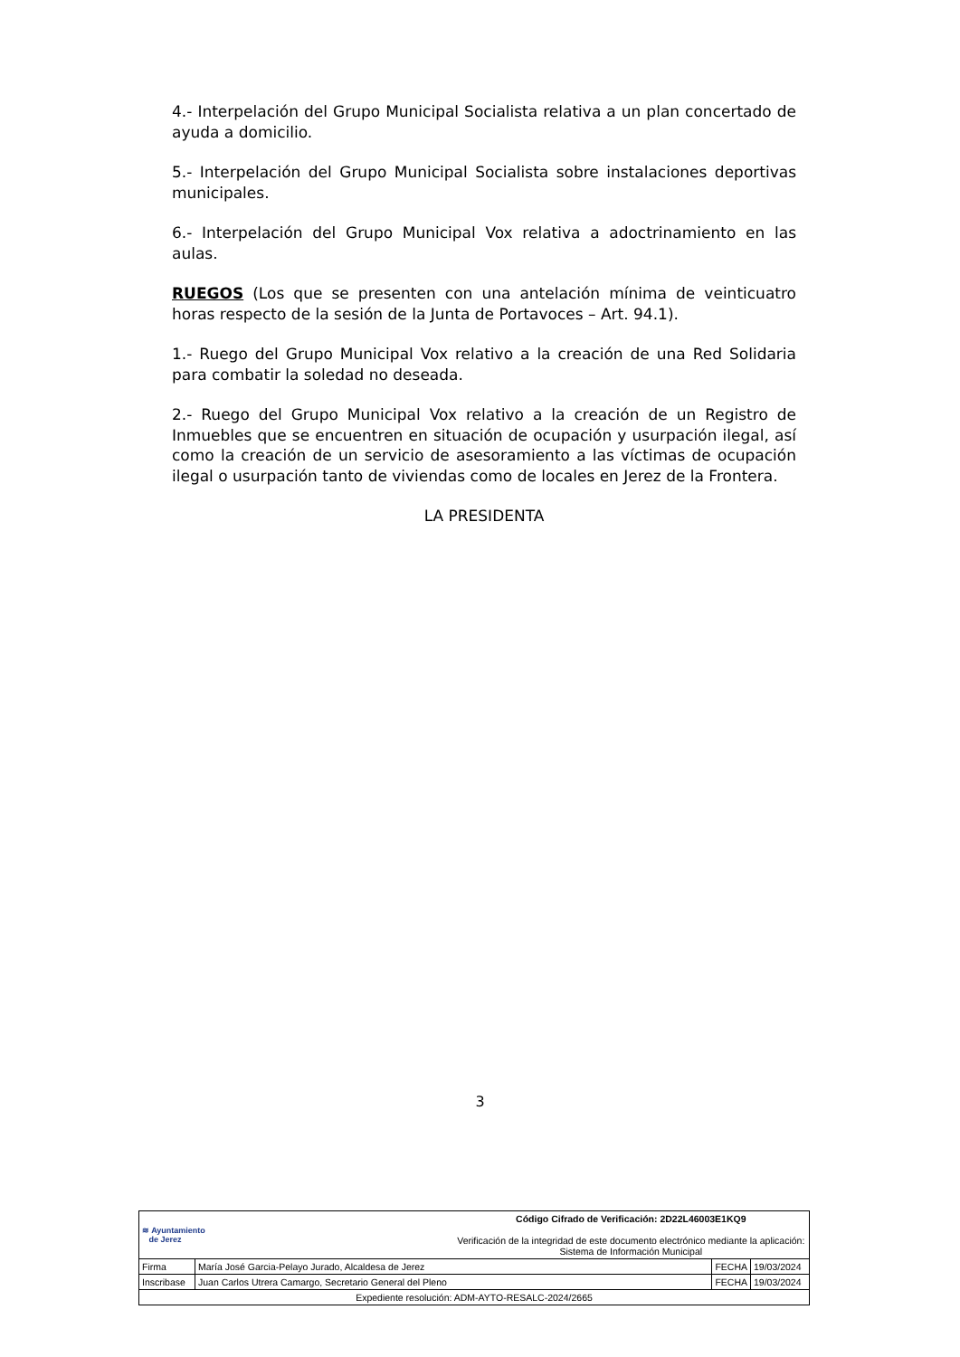4.- Interpelación del Grupo Municipal Socialista relativa a un plan concertado de ayuda a domicilio.
5.- Interpelación del Grupo Municipal Socialista sobre instalaciones deportivas municipales.
6.- Interpelación del Grupo Municipal Vox relativa a adoctrinamiento en las aulas.
RUEGOS (Los que se presenten con una antelación mínima de veinticuatro horas respecto de la sesión de la Junta de Portavoces – Art. 94.1).
1.- Ruego del Grupo Municipal Vox relativo a la creación de una Red Solidaria para combatir la soledad no deseada.
2.- Ruego del Grupo Municipal Vox relativo a la creación de un Registro de Inmuebles que se encuentren en situación de ocupación y usurpación ilegal, así como la creación de un servicio de asesoramiento a las víctimas de ocupación ilegal o usurpación tanto de viviendas como de locales en Jerez de la Frontera.
LA PRESIDENTA
3
| ≋ Ayuntamiento de Jerez | | Código Cifrado de Verificación: 2D22L46003E1KQ9 Verificación de la integridad de este documento electrónico mediante la aplicación: Sistema de Información Municipal | | |
| Firma | María José Garcia-Pelayo Jurado, Alcaldesa de Jerez | | FECHA | 19/03/2024 |
| Inscribase | Juan Carlos Utrera Camargo, Secretario General del Pleno | | FECHA | 19/03/2024 |
| Expediente resolución: ADM-AYTO-RESALC-2024/2665 | | | | |